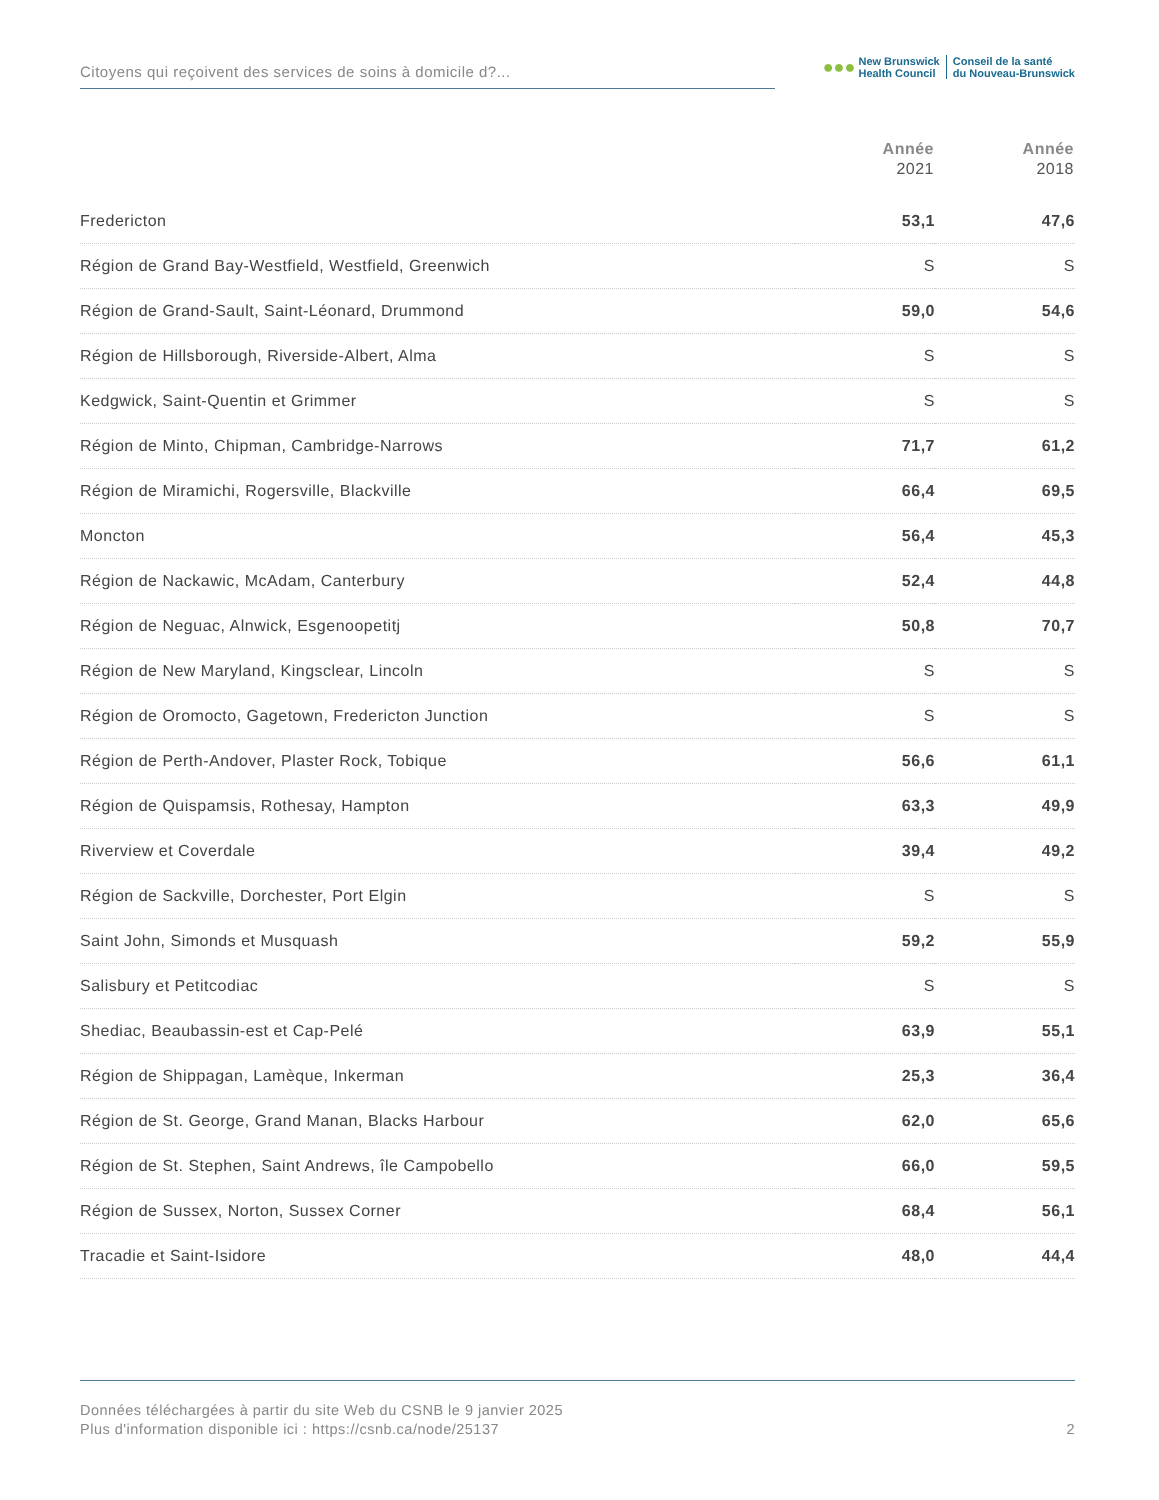Citoyens qui reçoivent des services de soins à domicile d?...
●●●
New Brunswick
Health Council
Conseil de la santé
du Nouveau-Brunswick
| | Année 2021 | Année 2018 |
| --- | --- | --- |
| Fredericton | 53,1 | 47,6 |
| Région de Grand Bay-Westfield, Westfield, Greenwich | S | S |
| Région de Grand-Sault, Saint-Léonard, Drummond | 59,0 | 54,6 |
| Région de Hillsborough, Riverside-Albert, Alma | S | S |
| Kedgwick, Saint-Quentin et Grimmer | S | S |
| Région de Minto, Chipman, Cambridge-Narrows | 71,7 | 61,2 |
| Région de Miramichi, Rogersville, Blackville | 66,4 | 69,5 |
| Moncton | 56,4 | 45,3 |
| Région de Nackawic, McAdam, Canterbury | 52,4 | 44,8 |
| Région de Neguac, Alnwick, Esgenoopetitj | 50,8 | 70,7 |
| Région de New Maryland, Kingsclear, Lincoln | S | S |
| Région de Oromocto, Gagetown, Fredericton Junction | S | S |
| Région de Perth-Andover, Plaster Rock, Tobique | 56,6 | 61,1 |
| Région de Quispamsis, Rothesay, Hampton | 63,3 | 49,9 |
| Riverview et Coverdale | 39,4 | 49,2 |
| Région de Sackville, Dorchester, Port Elgin | S | S |
| Saint John, Simonds et Musquash | 59,2 | 55,9 |
| Salisbury et Petitcodiac | S | S |
| Shediac, Beaubassin-est et Cap-Pelé | 63,9 | 55,1 |
| Région de Shippagan, Lamèque, Inkerman | 25,3 | 36,4 |
| Région de St. George, Grand Manan, Blacks Harbour | 62,0 | 65,6 |
| Région de St. Stephen, Saint Andrews, île Campobello | 66,0 | 59,5 |
| Région de Sussex, Norton, Sussex Corner | 68,4 | 56,1 |
| Tracadie et Saint-Isidore | 48,0 | 44,4 |
Données téléchargées à partir du site Web du CSNB le 9 janvier 2025
Plus d'information disponible ici : https://csnb.ca/node/25137
2